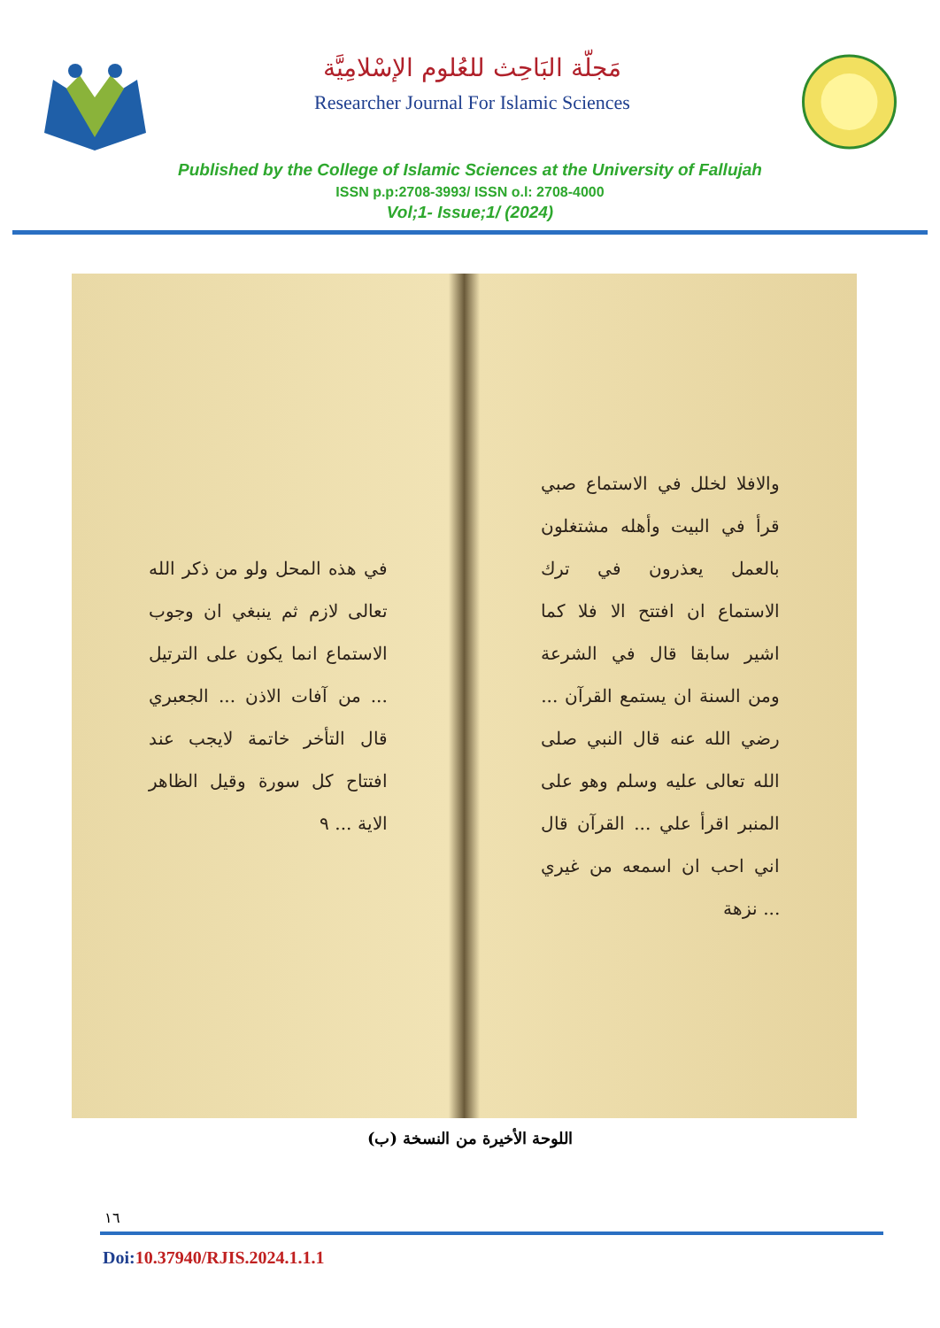مَجلّة البَاحِث للعُلوم الإسْلامِيَّة
Researcher Journal For Islamic Sciences
Published by the College of Islamic Sciences at the University of Fallujah
ISSN p.p:2708-3993/ ISSN o.l: 2708-4000
Vol;1- Issue;1/ (2024)
والافلا لخلل في الاستماع صبي قرأ في البيت وأهله مشتغلون بالعمل يعذرون في ترك الاستماع ان افتتح الا فلا كما اشير سابقا قال في الشرعة ومن السنة ان يستمع القرآن ... رضي الله عنه قال النبي صلى الله تعالى عليه وسلم وهو على المنبر اقرأ علي ... القرآن قال اني احب ان اسمعه من غيري ... نزهة
في هذه المحل ولو من ذكر الله تعالى لازم ثم ينبغي ان وجوب الاستماع انما يكون على الترتيل ... من آفات الاذن ... الجعبري قال التأخر خاتمة لايجب عند افتتاح كل سورة وقيل الظاهر الاية ... ٩
اللوحة الأخيرة من النسخة (ب)
١٦
Doi:10.37940/RJIS.2024.1.1.1